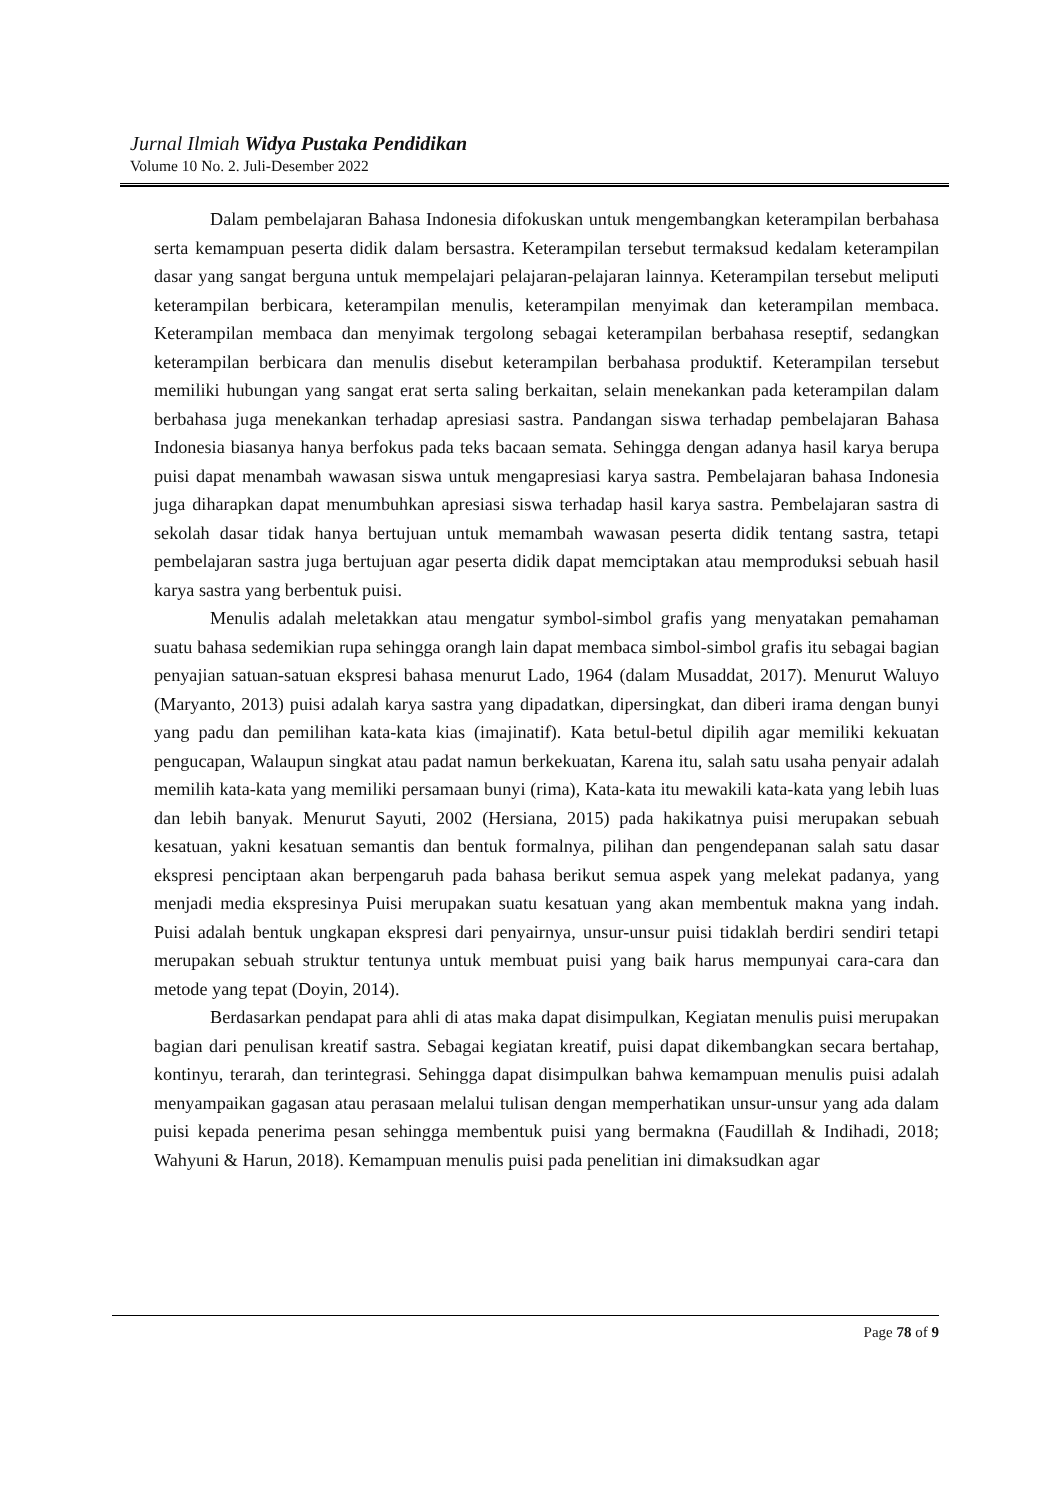Jurnal Ilmiah Widya Pustaka Pendidikan
Volume 10 No. 2. Juli-Desember 2022
Dalam pembelajaran Bahasa Indonesia difokuskan untuk mengembangkan keterampilan berbahasa serta kemampuan peserta didik dalam bersastra. Keterampilan tersebut termaksud kedalam keterampilan dasar yang sangat berguna untuk mempelajari pelajaran-pelajaran lainnya. Keterampilan tersebut meliputi keterampilan berbicara, keterampilan menulis, keterampilan menyimak dan keterampilan membaca. Keterampilan membaca dan menyimak tergolong sebagai keterampilan berbahasa reseptif, sedangkan keterampilan berbicara dan menulis disebut keterampilan berbahasa produktif. Keterampilan tersebut memiliki hubungan yang sangat erat serta saling berkaitan, selain menekankan pada keterampilan dalam berbahasa juga menekankan terhadap apresiasi sastra. Pandangan siswa terhadap pembelajaran Bahasa Indonesia biasanya hanya berfokus pada teks bacaan semata. Sehingga dengan adanya hasil karya berupa puisi dapat menambah wawasan siswa untuk mengapresiasi karya sastra. Pembelajaran bahasa Indonesia juga diharapkan dapat menumbuhkan apresiasi siswa terhadap hasil karya sastra. Pembelajaran sastra di sekolah dasar tidak hanya bertujuan untuk memambah wawasan peserta didik tentang sastra, tetapi pembelajaran sastra juga bertujuan agar peserta didik dapat memciptakan atau memproduksi sebuah hasil karya sastra yang berbentuk puisi.
Menulis adalah meletakkan atau mengatur symbol-simbol grafis yang menyatakan pemahaman suatu bahasa sedemikian rupa sehingga orangh lain dapat membaca simbol-simbol grafis itu sebagai bagian penyajian satuan-satuan ekspresi bahasa menurut Lado, 1964 (dalam Musaddat, 2017). Menurut Waluyo (Maryanto, 2013) puisi adalah karya sastra yang dipadatkan, dipersingkat, dan diberi irama dengan bunyi yang padu dan pemilihan kata-kata kias (imajinatif). Kata betul-betul dipilih agar memiliki kekuatan pengucapan, Walaupun singkat atau padat namun berkekuatan, Karena itu, salah satu usaha penyair adalah memilih kata-kata yang memiliki persamaan bunyi (rima), Kata-kata itu mewakili kata-kata yang lebih luas dan lebih banyak. Menurut Sayuti, 2002 (Hersiana, 2015) pada hakikatnya puisi merupakan sebuah kesatuan, yakni kesatuan semantis dan bentuk formalnya, pilihan dan pengendepanan salah satu dasar ekspresi penciptaan akan berpengaruh pada bahasa berikut semua aspek yang melekat padanya, yang menjadi media ekspresinya Puisi merupakan suatu kesatuan yang akan membentuk makna yang indah. Puisi adalah bentuk ungkapan ekspresi dari penyairnya, unsur-unsur puisi tidaklah berdiri sendiri tetapi merupakan sebuah struktur tentunya untuk membuat puisi yang baik harus mempunyai cara-cara dan metode yang tepat (Doyin, 2014).
Berdasarkan pendapat para ahli di atas maka dapat disimpulkan, Kegiatan menulis puisi merupakan bagian dari penulisan kreatif sastra. Sebagai kegiatan kreatif, puisi dapat dikembangkan secara bertahap, kontinyu, terarah, dan terintegrasi. Sehingga dapat disimpulkan bahwa kemampuan menulis puisi adalah menyampaikan gagasan atau perasaan melalui tulisan dengan memperhatikan unsur-unsur yang ada dalam puisi kepada penerima pesan sehingga membentuk puisi yang bermakna (Faudillah & Indihadi, 2018; Wahyuni & Harun, 2018). Kemampuan menulis puisi pada penelitian ini dimaksudkan agar
Page 78 of 9